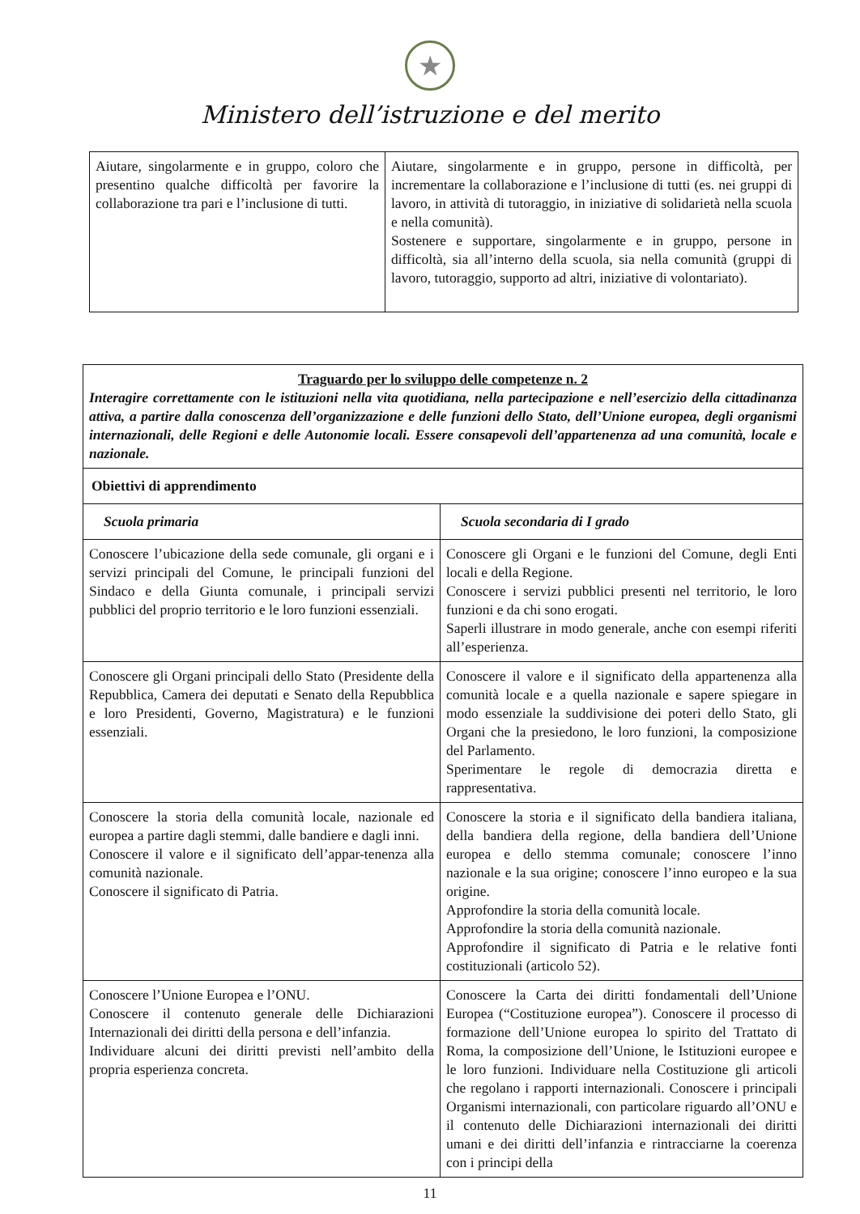★
Ministero dell’istruzione e del merito
| Aiutare, singolarmente e in gruppo, coloro che presentino qualche difficoltà per favorire la collaborazione tra pari e l’inclusione di tutti. | Aiutare, singolarmente e in gruppo, persone in difficoltà, per incrementare la collaborazione e l’inclusione di tutti (es. nei gruppi di lavoro, in attività di tutoraggio, in iniziative di solidarietà nella scuola e nella comunità). Sostenere e supportare, singolarmente e in gruppo, persone in difficoltà, sia all’interno della scuola, sia nella comunità (gruppi di lavoro, tutoraggio, supporto ad altri, iniziative di volontariato). |
| Traguardo per lo sviluppo delle competenze n. 2 Interagire correttamente con le istituzioni nella vita quotidiana, nella partecipazione e nell’esercizio della cittadinanza attiva, a partire dalla conoscenza dell’organizzazione e delle funzioni dello Stato, dell’Unione europea, degli organismi internazionali, delle Regioni e delle Autonomie locali. Essere consapevoli dell’appartenenza ad una comunità, locale e nazionale. | |
| Obiettivi di apprendimento | |
| Scuola primaria | Scuola secondaria di I grado |
| Conoscere l’ubicazione della sede comunale, gli organi e i servizi principali del Comune, le principali funzioni del Sindaco e della Giunta comunale, i principali servizi pubblici del proprio territorio e le loro funzioni essenziali. | Conoscere gli Organi e le funzioni del Comune, degli Enti locali e della Regione. Conoscere i servizi pubblici presenti nel territorio, le loro funzioni e da chi sono erogati. Saperli illustrare in modo generale, anche con esempi riferiti all’esperienza. |
| Conoscere gli Organi principali dello Stato (Presidente della Repubblica, Camera dei deputati e Senato della Repubblica e loro Presidenti, Governo, Magistratura) e le funzioni essenziali. | Conoscere il valore e il significato della appartenenza alla comunità locale e a quella nazionale e sapere spiegare in modo essenziale la suddivisione dei poteri dello Stato, gli Organi che la presiedono, le loro funzioni, la composizione del Parlamento. Sperimentare le regole di democrazia diretta e rappresentativa. |
| Conoscere la storia della comunità locale, nazionale ed europea a partire dagli stemmi, dalle bandiere e dagli inni. Conoscere il valore e il significato dell’appar-tenenza alla comunità nazionale. Conoscere il significato di Patria. | Conoscere la storia e il significato della bandiera italiana, della bandiera della regione, della bandiera dell’Unione europea e dello stemma comunale; conoscere l’inno nazionale e la sua origine; conoscere l’inno europeo e la sua origine. Approfondire la storia della comunità locale. Approfondire la storia della comunità nazionale. Approfondire il significato di Patria e le relative fonti costituzionali (articolo 52). |
| Conoscere l’Unione Europea e l’ONU. Conoscere il contenuto generale delle Dichiarazioni Internazionali dei diritti della persona e dell’infanzia. Individuare alcuni dei diritti previsti nell’ambito della propria esperienza concreta. | Conoscere la Carta dei diritti fondamentali dell’Unione Europea (“Costituzione europea”). Conoscere il processo di formazione dell’Unione europea lo spirito del Trattato di Roma, la composizione dell’Unione, le Istituzioni europee e le loro funzioni. Individuare nella Costituzione gli articoli che regolano i rapporti internazionali. Conoscere i principali Organismi internazionali, con particolare riguardo all’ONU e il contenuto delle Dichiarazioni internazionali dei diritti umani e dei diritti dell’infanzia e rintracciarne la coerenza con i principi della |
11